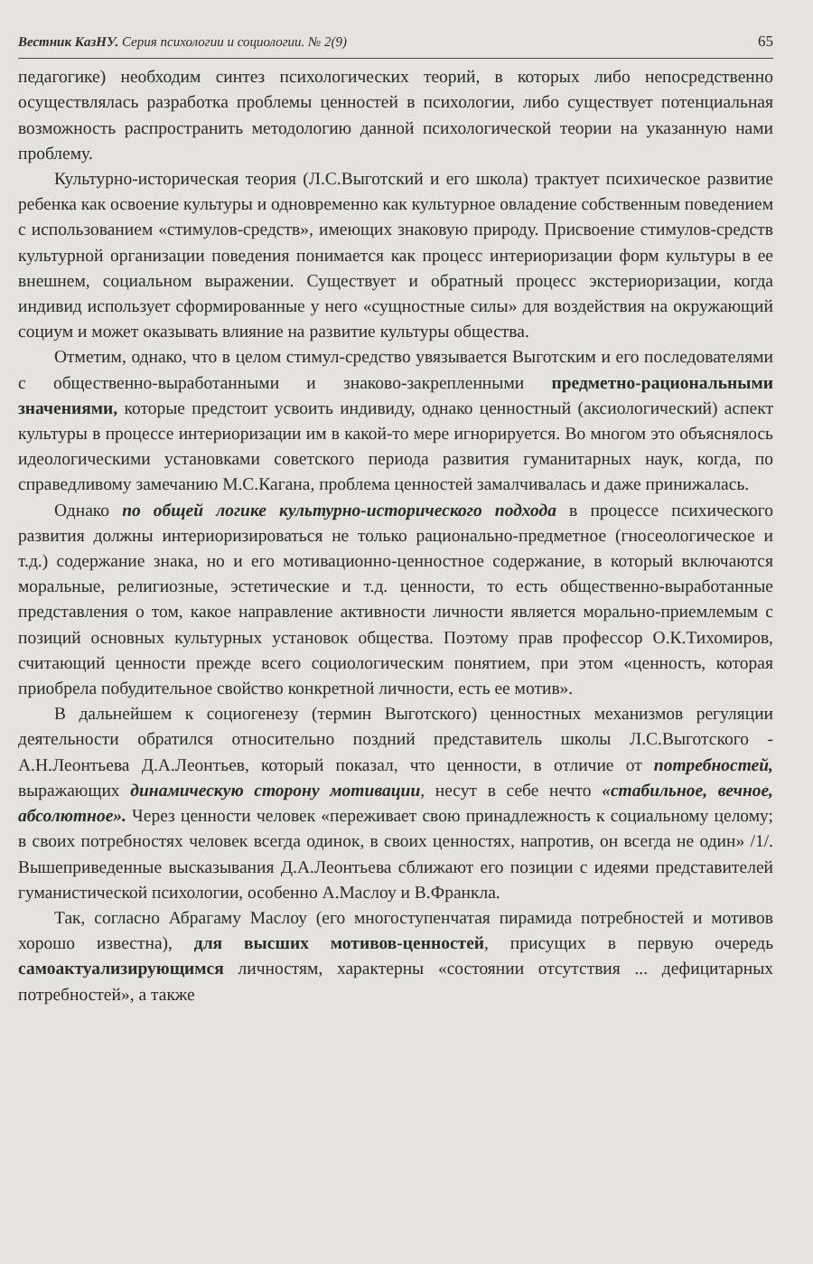Вестник КазНУ. Серия психологии и социологии. № 2(9) 65
педагогике) необходим синтез психологических теорий, в которых либо непосредственно осуществлялась разработка проблемы ценностей в психологии, либо существует потенциальная возможность распространить методологию данной психологической теории на указанную нами проблему.
Культурно-историческая теория (Л.С.Выготский и его школа) трактует психическое развитие ребенка как освоение культуры и одновременно как культурное овладение собственным поведением с использованием «стимулов-средств», имеющих знаковую природу. Присвоение стимулов-средств культурной организации поведения понимается как процесс интериоризации форм культуры в ее внешнем, социальном выражении. Существует и обратный процесс экстериоризации, когда индивид использует сформированные у него «сущностные силы» для воздействия на окружающий социум и может оказывать влияние на развитие культуры общества.
Отметим, однако, что в целом стимул-средство увязывается Выготским и его последователями с общественно-выработанными и знаково-закрепленными предметно-рациональными значениями, которые предстоит усвоить индивиду, однако ценностный (аксиологический) аспект культуры в процессе интериоризации им в какой-то мере игнорируется. Во многом это объяснялось идеологическими установками советского периода развития гуманитарных наук, когда, по справедливому замечанию М.С.Кагана, проблема ценностей замалчивалась и даже принижалась.
Однако по общей логике культурно-исторического подхода в процессе психического развития должны интериоризироваться не только рационально-предметное (гносеологическое и т.д.) содержание знака, но и его мотивационно-ценностное содержание, в который включаются моральные, религиозные, эстетические и т.д. ценности, то есть общественно-выработанные представления о том, какое направление активности личности является морально-приемлемым с позиций основных культурных установок общества. Поэтому прав профессор О.К.Тихомиров, считающий ценности прежде всего социологическим понятием, при этом «ценность, которая приобрела побудительное свойство конкретной личности, есть ее мотив».
В дальнейшем к социогенезу (термин Выготского) ценностных механизмов регуляции деятельности обратился относительно поздний представитель школы Л.С.Выготского - А.Н.Леонтьева Д.А.Леонтьев, который показал, что ценности, в отличие от потребностей, выражающих динамическую сторону мотивации, несут в себе нечто «стабильное, вечное, абсолютное». Через ценности человек «переживает свою принадлежность к социальному целому; в своих потребностях человек всегда одинок, в своих ценностях, напротив, он всегда не один» /1/. Вышеприведенные высказывания Д.А.Леонтьева сближают его позиции с идеями представителей гуманистической психологии, особенно А.Маслоу и В.Франкла.
Так, согласно Абрагаму Маслоу (его многоступенчатая пирамида потребностей и мотивов хорошо известна), для высших мотивов-ценностей, присущих в первую очередь самоактуализирующимся личностям, характерны «состоянии отсутствия ... дефицитарных потребностей», а также